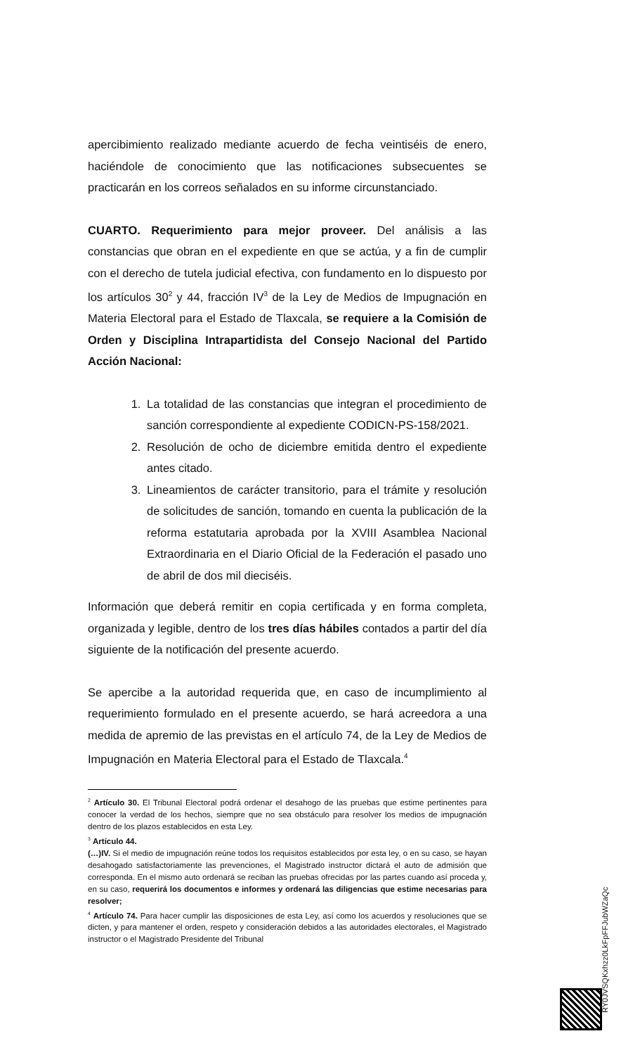apercibimiento realizado mediante acuerdo de fecha veintiséis de enero, haciéndole de conocimiento que las notificaciones subsecuentes se practicarán en los correos señalados en su informe circunstanciado.
CUARTO. Requerimiento para mejor proveer. Del análisis a las constancias que obran en el expediente en que se actúa, y a fin de cumplir con el derecho de tutela judicial efectiva, con fundamento en lo dispuesto por los artículos 30<sup>2</sup> y 44, fracción IV<sup>3</sup> de la Ley de Medios de Impugnación en Materia Electoral para el Estado de Tlaxcala, se requiere a la Comisión de Orden y Disciplina Intrapartidista del Consejo Nacional del Partido Acción Nacional:
1. La totalidad de las constancias que integran el procedimiento de sanción correspondiente al expediente CODICN-PS-158/2021.
2. Resolución de ocho de diciembre emitida dentro el expediente antes citado.
3. Lineamientos de carácter transitorio, para el trámite y resolución de solicitudes de sanción, tomando en cuenta la publicación de la reforma estatutaria aprobada por la XVIII Asamblea Nacional Extraordinaria en el Diario Oficial de la Federación el pasado uno de abril de dos mil dieciséis.
Información que deberá remitir en copia certificada y en forma completa, organizada y legible, dentro de los tres días hábiles contados a partir del día siguiente de la notificación del presente acuerdo.
Se apercibe a la autoridad requerida que, en caso de incumplimiento al requerimiento formulado en el presente acuerdo, se hará acreedora a una medida de apremio de las previstas en el artículo 74, de la Ley de Medios de Impugnación en Materia Electoral para el Estado de Tlaxcala.<sup>4</sup>
<sup>2</sup> Artículo 30. El Tribunal Electoral podrá ordenar el desahogo de las pruebas que estime pertinentes para conocer la verdad de los hechos, siempre que no sea obstáculo para resolver los medios de impugnación dentro de los plazos establecidos en esta Ley.
<sup>3</sup> Artículo 44.
(…)IV. Si el medio de impugnación reúne todos los requisitos establecidos por esta ley, o en su caso, se hayan desahogado satisfactoriamente las prevenciones, el Magistrado instructor dictará el auto de admisión que corresponda. En el mismo auto ordenará se reciban las pruebas ofrecidas por las partes cuando así proceda y, en su caso, requerirá los documentos e informes y ordenará las diligencias que estime necesarias para resolver;
<sup>4</sup> Artículo 74. Para hacer cumplir las disposiciones de esta Ley, así como los acuerdos y resoluciones que se dicten, y para mantener el orden, respeto y consideración debidos a las autoridades electorales, el Magistrado instructor o el Magistrado Presidente del Tribunal
RY0JVSQKxhzz0LkFpFFJubWZaQc